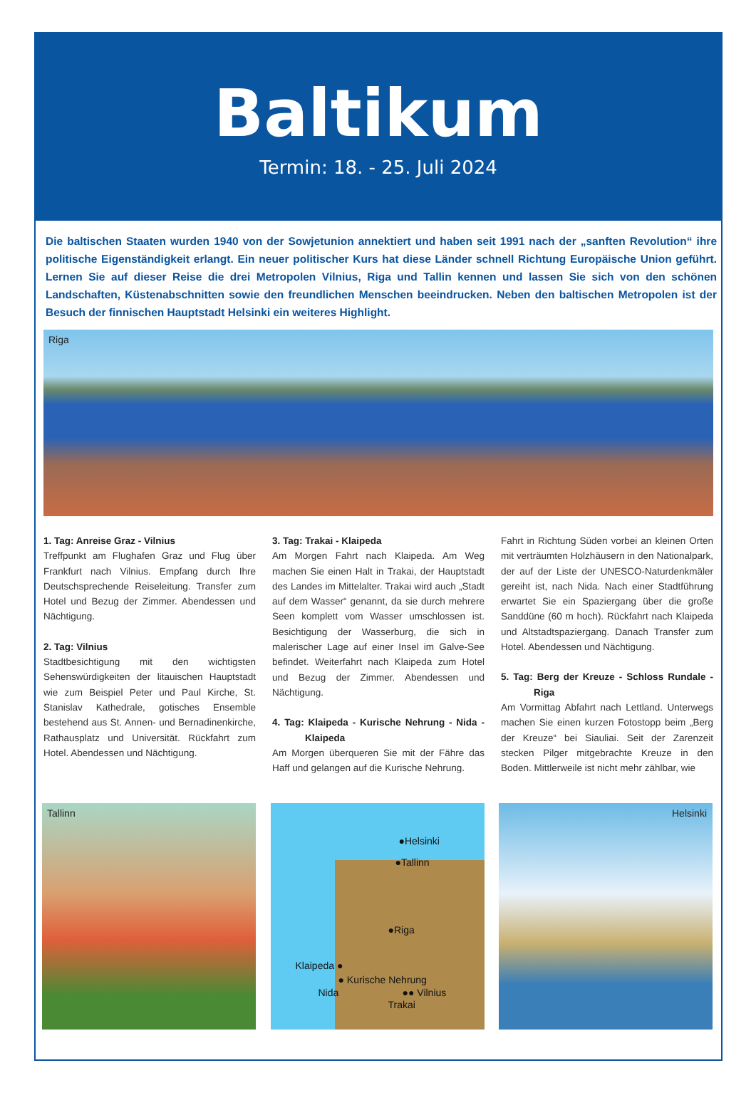Baltikum
Termin: 18. - 25. Juli 2024
Die baltischen Staaten wurden 1940 von der Sowjetunion annektiert und haben seit 1991 nach der „sanften Revolution“ ihre politische Eigenständigkeit erlangt. Ein neuer politischer Kurs hat diese Länder schnell Richtung Europäische Union geführt. Lernen Sie auf dieser Reise die drei Metropolen Vilnius, Riga und Tallin kennen und lassen Sie sich von den schönen Landschaften, Küstenabschnitten sowie den freundlichen Menschen beeindrucken. Neben den baltischen Metropolen ist der Besuch der finnischen Hauptstadt Helsinki ein weiteres Highlight.
Riga
1. Tag: Anreise Graz - Vilnius
Treffpunkt am Flughafen Graz und Flug über Frankfurt nach Vilnius. Empfang durch Ihre Deutschsprechende Reiseleitung. Transfer zum Hotel und Bezug der Zimmer. Abendessen und Nächtigung.
2. Tag: Vilnius
Stadtbesichtigung mit den wichtigsten Sehenswürdigkeiten der litauischen Hauptstadt wie zum Beispiel Peter und Paul Kirche, St. Stanislav Kathedrale, gotisches Ensemble bestehend aus St. Annen- und Bernadinenkirche, Rathausplatz und Universität. Rückfahrt zum Hotel. Abendessen und Nächtigung.
3. Tag: Trakai - Klaipeda
Am Morgen Fahrt nach Klaipeda. Am Weg machen Sie einen Halt in Trakai, der Hauptstadt des Landes im Mittelalter. Trakai wird auch „Stadt auf dem Wasser“ genannt, da sie durch mehrere Seen komplett vom Wasser umschlossen ist. Besichtigung der Wasserburg, die sich in malerischer Lage auf einer Insel im Galve-See befindet. Weiterfahrt nach Klaipeda zum Hotel und Bezug der Zimmer. Abendessen und Nächtigung.
4. Tag: Klaipeda - Kurische Nehrung - Nida - Klaipeda
Am Morgen überqueren Sie mit der Fähre das Haff und gelangen auf die Kurische Nehrung.
Fahrt in Richtung Süden vorbei an kleinen Orten mit verträumten Holzhäusern in den Nationalpark, der auf der Liste der UNESCO-Naturdenkmäler gereiht ist, nach Nida. Nach einer Stadtführung erwartet Sie ein Spaziergang über die große Sanddüne (60 m hoch). Rückfahrt nach Klaipeda und Altstadtspaziergang. Danach Transfer zum Hotel. Abendessen und Nächtigung.
5. Tag: Berg der Kreuze - Schloss Rundale - Riga
Am Vormittag Abfahrt nach Lettland. Unterwegs machen Sie einen kurzen Fotostopp beim „Berg der Kreuze“ bei Siauliai. Seit der Zarenzeit stecken Pilger mitgebrachte Kreuze in den Boden. Mittlerweile ist nicht mehr zählbar, wie
Tallinn
●Helsinki
●Tallinn
●Riga
Klaipeda ●
● Kurische Nehrung
Nida ●● Vilnius
Trakai
Helsinki